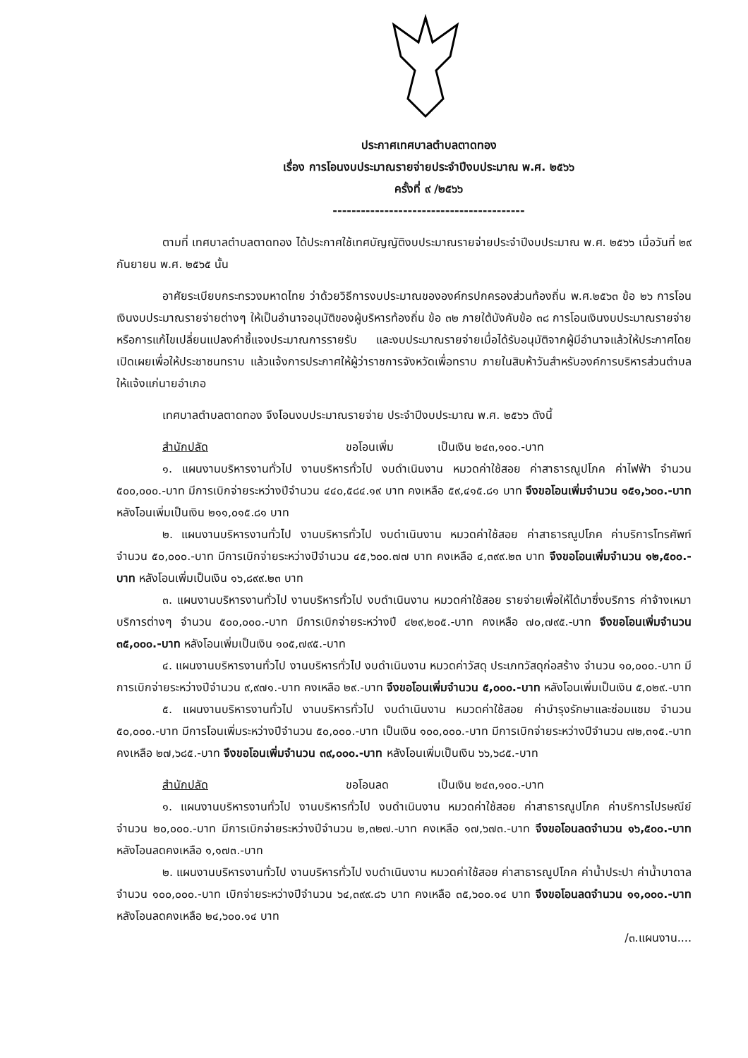ประกาศเทศบาลตำบลตาดทอง
เรื่อง การโอนงบประมาณรายจ่ายประจำปีงบประมาณ พ.ศ. ๒๕๖๖
ครั้งที่ ๙ /๒๕๖๖
-----------------------------------------
ตามที่ เทศบาลตำบลตาดทอง ได้ประกาศใช้เทศบัญญัติงบประมาณรายจ่ายประจำปีงบประมาณ พ.ศ. ๒๕๖๖ เมื่อวันที่ ๒๙ กันยายน พ.ศ. ๒๕๖๕ นั้น
อาศัยระเบียบกระทรวงมหาดไทย ว่าด้วยวิธีการงบประมาณขององค์กรปกครองส่วนท้องถิ่น พ.ศ.๒๕๖๓ ข้อ ๒๖ การโอนเงินงบประมาณรายจ่ายต่างๆ ให้เป็นอำนาจอนุมัติของผู้บริหารท้องถิ่น ข้อ ๓๒ ภายใต้บังคับข้อ ๓๘ การโอนเงินงบประมาณรายจ่าย หรือการแก้ไขเปลี่ยนแปลงคำชี้แจงประมาณการรายรับ และงบประมาณรายจ่ายเมื่อได้รับอนุมัติจากผู้มีอำนาจแล้วให้ประกาศโดยเปิดเผยเพื่อให้ประชาชนทราบ แล้วแจ้งการประกาศให้ผู้ว่าราชการจังหวัดเพื่อทราบ ภายในสิบห้าวันสำหรับองค์การบริหารส่วนตำบลให้แจ้งแก่นายอำเภอ
เทศบาลตำบลตาดทอง จึงโอนงบประมาณรายจ่าย ประจำปีงบประมาณ พ.ศ. ๒๕๖๖ ดังนี้
สำนักปลัด ขอโอนเพิ่ม เป็นเงิน ๒๔๓,๑๐๐.-บาท
๑. แผนงานบริหารงานทั่วไป งานบริหารทั่วไป งบดำเนินงาน หมวดค่าใช้สอย ค่าสาธารณูปโภค ค่าไฟฟ้า จำนวน ๕๐๐,๐๐๐.-บาท มีการเบิกจ่ายระหว่างปีจำนวน ๔๔๐,๕๘๔.๑๙ บาท คงเหลือ ๕๙,๔๑๕.๘๑ บาท จึงขอโอนเพิ่มจำนวน ๑๕๑,๖๐๐.-บาท หลังโอนเพิ่มเป็นเงิน ๒๑๑,๐๑๕.๘๑ บาท
๒. แผนงานบริหารงานทั่วไป งานบริหารทั่วไป งบดำเนินงาน หมวดค่าใช้สอย ค่าสาธารณูปโภค ค่าบริการโทรศัพท์ จำนวน ๕๐,๐๐๐.-บาท มีการเบิกจ่ายระหว่างปีจำนวน ๔๕,๖๐๐.๗๗ บาท คงเหลือ ๔,๓๙๙.๒๓ บาท จึงขอโอนเพิ่มจำนวน ๑๒,๕๐๐.-บาท หลังโอนเพิ่มเป็นเงิน ๑๖,๘๙๙.๒๓ บาท
๓. แผนงานบริหารงานทั่วไป งานบริหารทั่วไป งบดำเนินงาน หมวดค่าใช้สอย รายจ่ายเพื่อให้ได้มาซึ่งบริการ ค่าจ้างเหมาบริการต่างๆ จำนวน ๕๐๐,๐๐๐.-บาท มีการเบิกจ่ายระหว่างปี ๔๒๙,๒๐๕.-บาท คงเหลือ ๗๐,๗๙๕.-บาท จึงขอโอนเพิ่มจำนวน ๓๕,๐๐๐.-บาท หลังโอนเพิ่มเป็นเงิน ๑๐๕,๗๙๕.-บาท
๔. แผนงานบริหารงานทั่วไป งานบริหารทั่วไป งบดำเนินงาน หมวดค่าวัสดุ ประเภทวัสดุก่อสร้าง จำนวน ๑๐,๐๐๐.-บาท มีการเบิกจ่ายระหว่างปีจำนวน ๙,๙๗๑.-บาท คงเหลือ ๒๙.-บาท จึงขอโอนเพิ่มจำนวน ๕,๐๐๐.-บาท หลังโอนเพิ่มเป็นเงิน ๕,๐๒๙.-บาท
๕. แผนงานบริหารงานทั่วไป งานบริหารทั่วไป งบดำเนินงาน หมวดค่าใช้สอย ค่าบำรุงรักษาและซ่อมแซม จำนวน ๕๐,๐๐๐.-บาท มีการโอนเพิ่มระหว่างปีจำนวน ๕๐,๐๐๐.-บาท เป็นเงิน ๑๐๐,๐๐๐.-บาท มีการเบิกจ่ายระหว่างปีจำนวน ๗๒,๓๑๕.-บาท คงเหลือ ๒๗,๖๘๕.-บาท จึงขอโอนเพิ่มจำนวน ๓๙,๐๐๐.-บาท หลังโอนเพิ่มเป็นเงิน ๖๖,๖๘๕.-บาท
สำนักปลัด ขอโอนลด เป็นเงิน ๒๔๓,๑๐๐.-บาท
๑. แผนงานบริหารงานทั่วไป งานบริหารทั่วไป งบดำเนินงาน หมวดค่าใช้สอย ค่าสาธารณูปโภค ค่าบริการไปรษณีย์ จำนวน ๒๐,๐๐๐.-บาท มีการเบิกจ่ายระหว่างปีจำนวน ๒,๓๒๗.-บาท คงเหลือ ๑๗,๖๗๓.-บาท จึงขอโอนลดจำนวน ๑๖,๕๐๐.-บาท หลังโอนลดคงเหลือ ๑,๑๗๓.-บาท
๒. แผนงานบริหารงานทั่วไป งานบริหารทั่วไป งบดำเนินงาน หมวดค่าใช้สอย ค่าสาธารณูปโภค ค่าน้ำประปา ค่าน้ำบาดาล จำนวน ๑๐๐,๐๐๐.-บาท เบิกจ่ายระหว่างปีจำนวน ๖๔,๓๙๙.๘๖ บาท คงเหลือ ๓๕,๖๐๐.๑๔ บาท จึงขอโอนลดจำนวน ๑๑,๐๐๐.-บาท หลังโอนลดคงเหลือ ๒๔,๖๐๐.๑๔ บาท
/๓.แผนงาน....